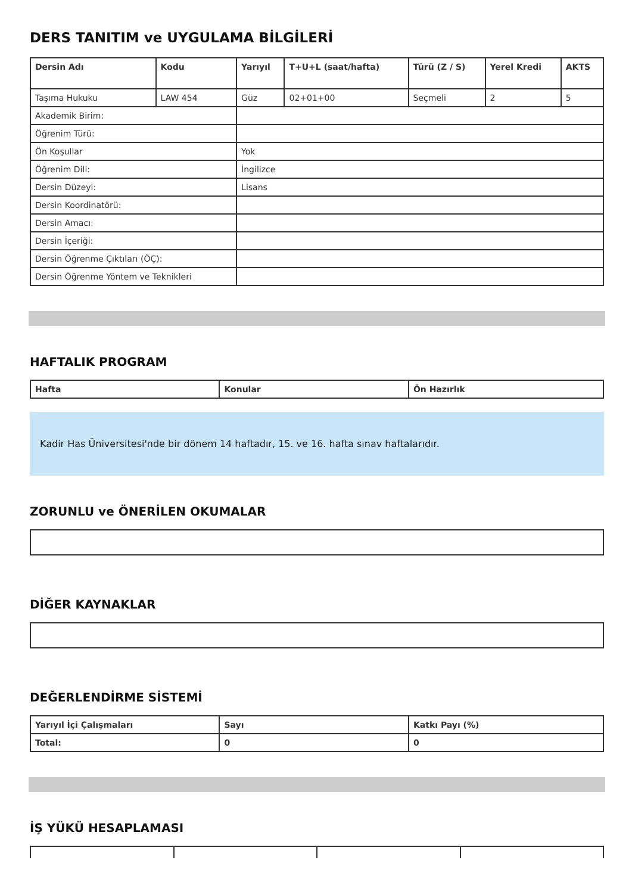DERS TANITIM ve UYGULAMA BİLGİLERİ
| Dersin Adı | Kodu | Yarıyıl | T+U+L (saat/hafta) | Türü (Z / S) | Yerel Kredi | AKTS |
| --- | --- | --- | --- | --- | --- | --- |
| Taşıma Hukuku | LAW 454 | Güz | 02+01+00 | Seçmeli | 2 | 5 |
| Akademik Birim: | | | | | | |
| Öğrenim Türü: | | | | | | |
| Ön Koşullar | | Yok | | | | |
| Öğrenim Dili: | | İngilizce | | | | |
| Dersin Düzeyi: | | Lisans | | | | |
| Dersin Koordinatörü: | | | | | | |
| Dersin Amacı: | | | | | | |
| Dersin İçeriği: | | | | | | |
| Dersin Öğrenme Çıktıları (ÖÇ): | | | | | | |
| Dersin Öğrenme Yöntem ve Teknikleri | | | | | | |
HAFTALIK PROGRAM
| Hafta | Konular | Ön Hazırlık |
| --- | --- | --- |
Kadir Has Üniversitesi'nde bir dönem 14 haftadır, 15. ve 16. hafta sınav haftalarıdır.
ZORUNLU ve ÖNERİLEN OKUMALAR
DİĞER KAYNAKLAR
DEĞERLENDİRME SİSTEMİ
| Yarıyıl İçi Çalışmaları | Sayı | Katkı Payı (%) |
| --- | --- | --- |
| Total: | 0 | 0 |
İŞ YÜKÜ HESAPLAMASI